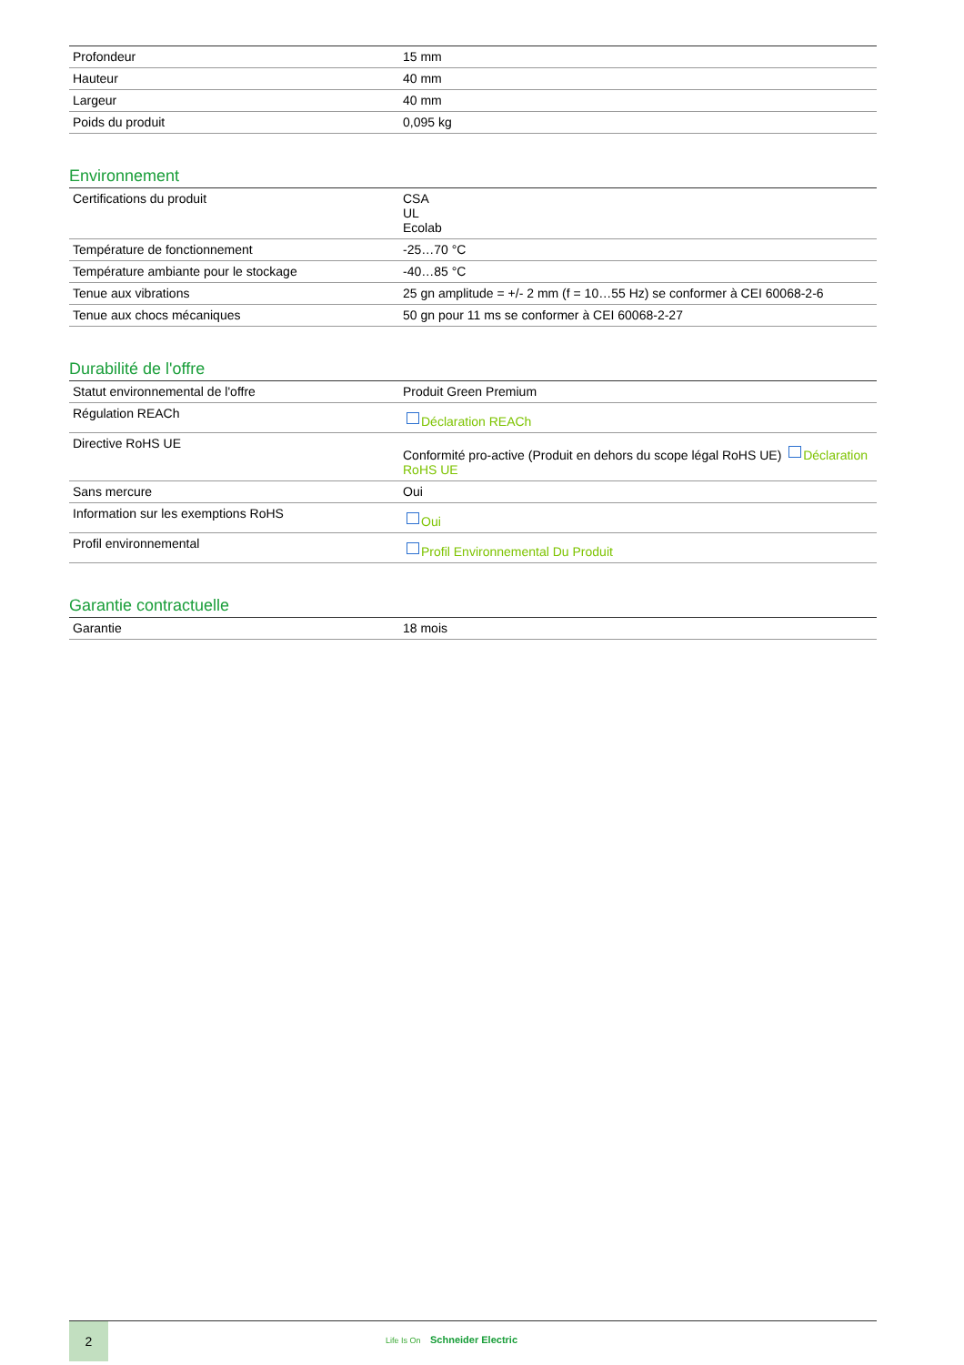| Profondeur | 15 mm |
| Hauteur | 40 mm |
| Largeur | 40 mm |
| Poids du produit | 0,095 kg |
Environnement
| Certifications du produit | CSA UL Ecolab |
| Température de fonctionnement | -25…70 °C |
| Température ambiante pour le stockage | -40…85 °C |
| Tenue aux vibrations | 25 gn amplitude = +/- 2 mm (f = 10…55 Hz) se conformer à CEI 60068-2-6 |
| Tenue aux chocs mécaniques | 50 gn pour 11 ms se conformer à CEI 60068-2-27 |
Durabilité de l'offre
| Statut environnemental de l'offre | Produit Green Premium |
| Régulation REACh | Déclaration REACh |
| Directive RoHS UE | Conformité pro-active (Produit en dehors du scope légal RoHS UE) Déclaration RoHS UE |
| Sans mercure | Oui |
| Information sur les exemptions RoHS | Oui |
| Profil environnemental | Profil Environnemental Du Produit |
Garantie contractuelle
| Garantie | 18 mois |
2
Life Is On Schneider Electric